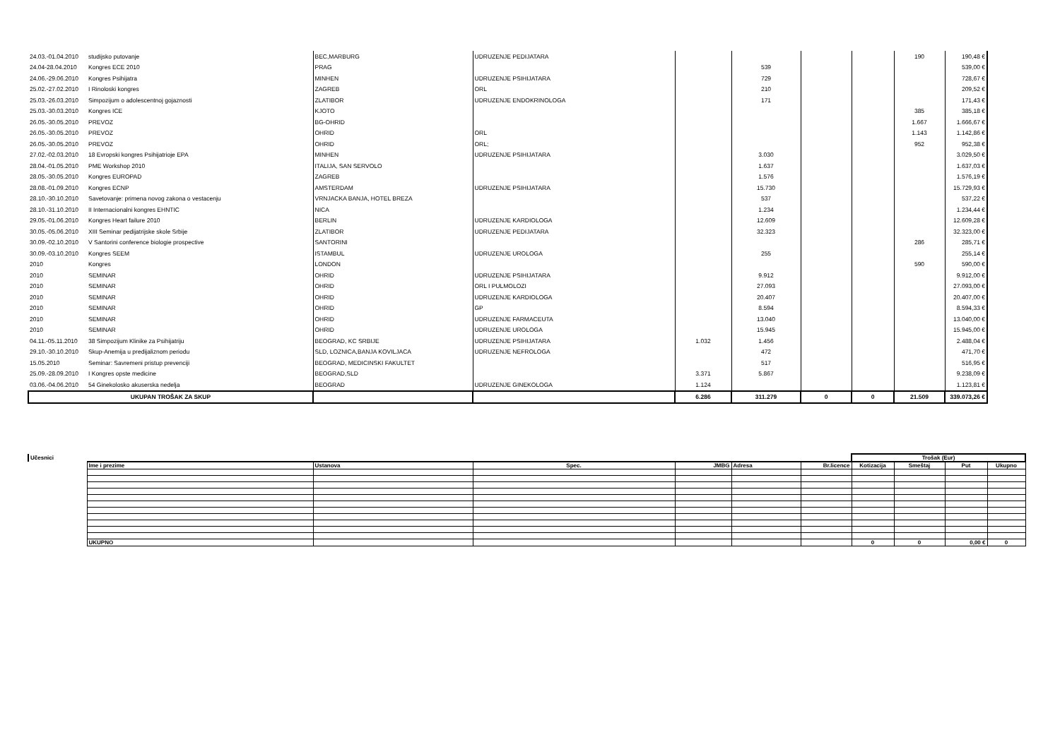| 24.03.-01.04.2010 | studijsko putovanje | BEC,MARBURG | UDRUZENJE PEDIJATARA | | | | | 190 | 190,48 € |
| 24.04-28.04.2010 | Kongres ECE 2010 | PRAG | | | 539 | | | | 539,00 € |
| 24.06.-29.06.2010 | Kongres Psihijatra | MINHEN | UDRUZENJE PSIHIJATARA | | 729 | | | | 728,67 € |
| 25.02.-27.02.2010 | I Rinoloski kongres | ZAGREB | ORL | | 210 | | | | 209,52 € |
| 25.03.-26.03.2010 | Simpozijum o adolescentnoj gojaznosti | ZLATIBOR | UDRUZENJE ENDOKRINOLOGA | | 171 | | | | 171,43 € |
| 25.03.-30.03.2010 | Kongres ICE | KJOTO | | | | | | 385 | 385,18 € |
| 26.05.-30.05.2010 | PREVOZ | BG-OHRID | | | | | | 1.667 | 1.666,67 € |
| 26.05.-30.05.2010 | PREVOZ | OHRID | ORL | | | | | 1.143 | 1.142,86 € |
| 26.05.-30.05.2010 | PREVOZ | OHRID | ORL; | | | | | 952 | 952,38 € |
| 27.02.-02.03.2010 | 18 Evropski kongres Psihijatrioje EPA | MINHEN | UDRUZENJE PSIHIJATARA | | 3.030 | | | | 3.029,50 € |
| 28.04.-01.05.2010 | PME Workshop 2010 | ITALIJA, SAN SERVOLO | | | 1.637 | | | | 1.637,03 € |
| 28.05.-30.05.2010 | Kongres EUROPAD | ZAGREB | | | 1.576 | | | | 1.576,19 € |
| 28.08.-01.09.2010 | Kongres ECNP | AMSTERDAM | UDRUZENJE PSIHIJATARA | | 15.730 | | | | 15.729,93 € |
| 28.10.-30.10.2010 | Savetovanje: primena novog zakona o vestacenju | VRNJACKA BANJA, HOTEL BREZA | | | 537 | | | | 537,22 € |
| 28.10.-31.10.2010 | II Internacionalni kongres EHNTIC | NICA | | | 1.234 | | | | 1.234,44 € |
| 29.05.-01.06.2010 | Kongres Heart failure 2010 | BERLIN | UDRUZENJE KARDIOLOGA | | 12.609 | | | | 12.609,28 € |
| 30.05.-05.06.2010 | XIII Seminar pedijatrijske skole Srbije | ZLATIBOR | UDRUZENJE PEDIJATARA | | 32.323 | | | | 32.323,00 € |
| 30.09.-02.10.2010 | V Santorini conference biologie prospective | SANTORINI | | | | | | 286 | 285,71 € |
| 30.09.-03.10.2010 | Kongres SEEM | ISTAMBUL | UDRUZENJE UROLOGA | | 255 | | | | 255,14 € |
| 2010 | Kongres | LONDON | | | | | | 590 | 590,00 € |
| 2010 | SEMINAR | OHRID | UDRUZENJE PSIHIJATARA | | 9.912 | | | | 9.912,00 € |
| 2010 | SEMINAR | OHRID | ORL I PULMOLOZI | | 27.093 | | | | 27.093,00 € |
| 2010 | SEMINAR | OHRID | UDRUZENJE KARDIOLOGA | | 20.407 | | | | 20.407,00 € |
| 2010 | SEMINAR | OHRID | GP | | 8.594 | | | | 8.594,33 € |
| 2010 | SEMINAR | OHRID | UDRUZENJE FARMACEUTA | | 13.040 | | | | 13.040,00 € |
| 2010 | SEMINAR | OHRID | UDRUZENJE UROLOGA | | 15.945 | | | | 15.945,00 € |
| 04.11.-05.11.2010 | 38 Simpozijum Klinike za Psihijatriju | BEOGRAD, KC SRBIJE | UDRUZENJE PSIHIJATARA | 1.032 | 1.456 | | | | 2.488,04 € |
| 29.10.-30.10.2010 | Skup-Anemija u predijaliznom periodu | SLD, LOZNICA,BANJA KOVILJACA | UDRUZENJE NEFROLOGA | | 472 | | | | 471,70 € |
| 15.05.2010 | Seminar: Savremeni pristup prevenciji | BEOGRAD, MEDICINSKI FAKULTET | | | 517 | | | | 516,95 € |
| 25.09.-28.09.2010 | I Kongres opste medicine | BEOGRAD,SLD | | 3.371 | 5.867 | | | | 9.238,09 € |
| 03.06.-04.06.2010 | 54 Ginekolosko akuserska nedelja | BEOGRAD | UDRUZENJE GINEKOLOGA | 1.124 | | | | | 1.123,81 € |
| UKUPAN TROŠAK ZA SKUP | | | | 6.286 | 311.279 | 0 | 0 | 21.509 | 339.073,26 € |
| Učesnici | | | | | | | Trošak (Eur) | | | |
| | Ime i prezime | Ustanova | Spec. | JMBG | Adresa | Br.licence | Kotizacija | Smeštaj | Put | Ukupno |
| | UKUPNO | | | | | | 0 | 0 | 0,00 € | 0 |